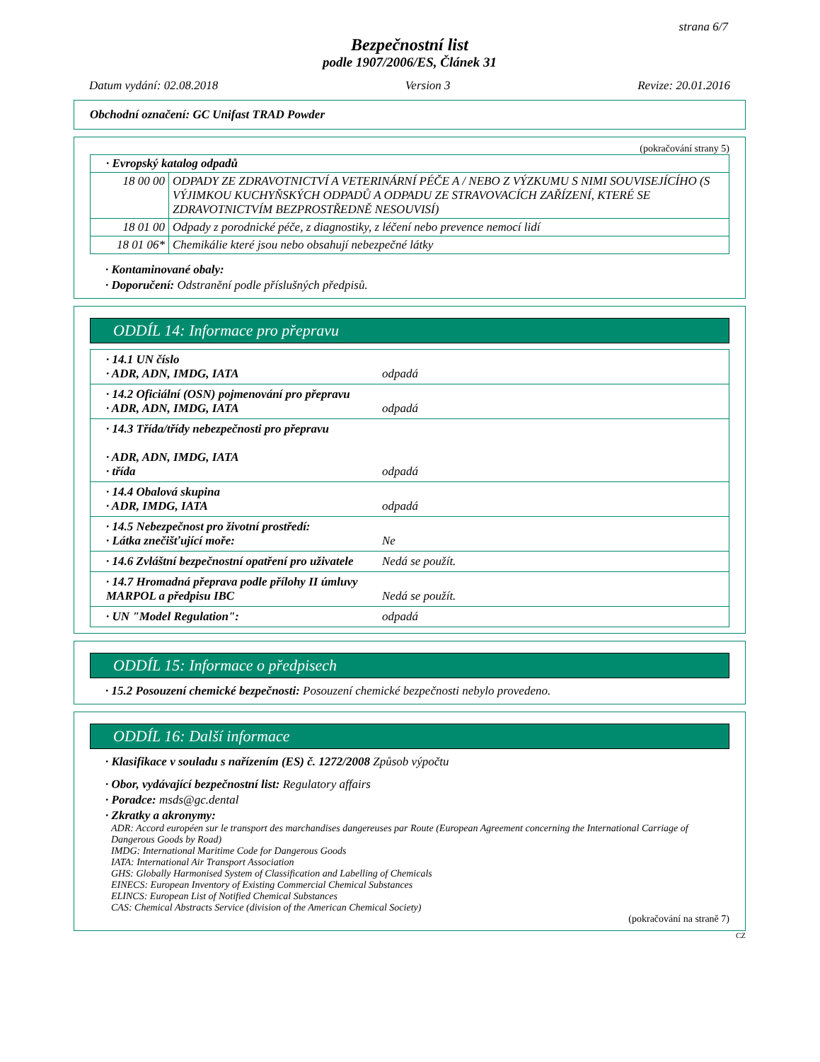strana 6/7
Bezpečnostní list
podle 1907/2006/ES, Článek 31
Datum vydání: 02.08.2018 Version 3 Revize: 20.01.2016
Obchodní označení: GC Unifast TRAD Powder
(pokračování strany 5)
| · Evropský katalog odpadů | |
| 18 00 00 | ODPADY ZE ZDRAVOTNICTVÍ A VETERINÁRNÍ PÉČE A / NEBO Z VÝZKUMU S NIMI SOUVISEJÍCÍHO (S VÝJIMKOU KUCHYŇSKÝCH ODPADŮ A ODPADU ZE STRAVOVACÍCH ZAŘÍZENÍ, KTERÉ SE ZDRAVOTNICTVÍM BEZPROSTŘEDNĚ NESOUVISÍ) |
| 18 01 00 | Odpady z porodnické péče, z diagnostiky, z léčení nebo prevence nemocí lidí |
| 18 01 06* | Chemikálie které jsou nebo obsahují nebezpečné látky |
· Kontaminované obaly:
· Doporučení: Odstranění podle příslušných předpisů.
ODDÍL 14: Informace pro přepravu
· 14.1 UN číslo
· ADR, ADN, IMDG, IATA
odpadá
· 14.2 Oficiální (OSN) pojmenování pro přepravu
· ADR, ADN, IMDG, IATA
odpadá
· 14.3 Třída/třídy nebezpečnosti pro přepravu
· ADR, ADN, IMDG, IATA
· třída
odpadá
· 14.4 Obalová skupina
· ADR, IMDG, IATA
odpadá
· 14.5 Nebezpečnost pro životní prostředí:
· Látka znečišťující moře:
Ne
· 14.6 Zvláštní bezpečnostní opatření pro uživatele
Nedá se použít.
· 14.7 Hromadná přeprava podle přílohy II úmluvy MARPOL a předpisu IBC
Nedá se použít.
· UN "Model Regulation": odpadá
ODDÍL 15: Informace o předpisech
· 15.2 Posouzení chemické bezpečnosti: Posouzení chemické bezpečnosti nebylo provedeno.
ODDÍL 16: Další informace
· Klasifikace v souladu s nařízením (ES) č. 1272/2008 Způsob výpočtu
· Obor, vydávající bezpečnostní list: Regulatory affairs
· Poradce: msds@gc.dental
· Zkratky a akronymy:
ADR: Accord européen sur le transport des marchandises dangereuses par Route (European Agreement concerning the International Carriage of Dangerous Goods by Road)
IMDG: International Maritime Code for Dangerous Goods
IATA: International Air Transport Association
GHS: Globally Harmonised System of Classification and Labelling of Chemicals
EINECS: European Inventory of Existing Commercial Chemical Substances
ELINCS: European List of Notified Chemical Substances
CAS: Chemical Abstracts Service (division of the American Chemical Society)
(pokračování na straně 7)
CZ